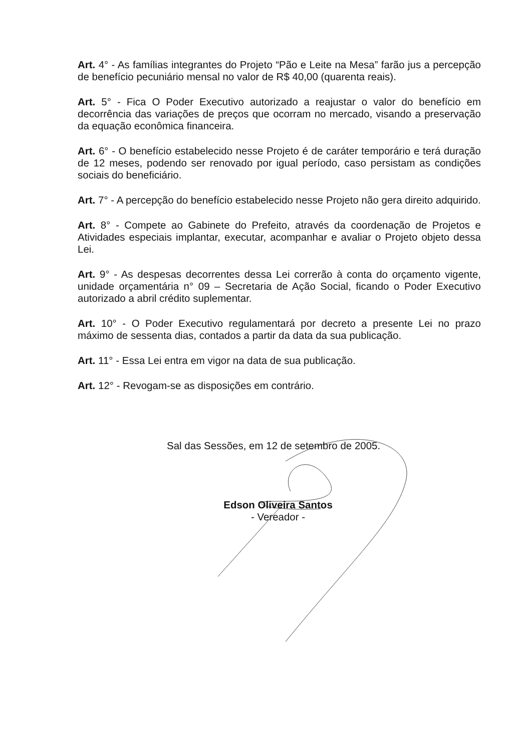Art. 4° - As famílias integrantes do Projeto “Pão e Leite na Mesa” farão jus a percepção de benefício pecuniário mensal no valor de R$ 40,00 (quarenta reais).
Art. 5° - Fica O Poder Executivo autorizado a reajustar o valor do benefício em decorrência das variações de preços que ocorram no mercado, visando a preservação da equação econômica financeira.
Art. 6° - O benefício estabelecido nesse Projeto é de caráter temporário e terá duração de 12 meses, podendo ser renovado por igual período, caso persistam as condições sociais do beneficiário.
Art. 7° - A percepção do benefício estabelecido nesse Projeto não gera direito adquirido.
Art. 8° - Compete ao Gabinete do Prefeito, através da coordenação de Projetos e Atividades especiais implantar, executar, acompanhar e avaliar o Projeto objeto dessa Lei.
Art. 9° - As despesas decorrentes dessa Lei correrão à conta do orçamento vigente, unidade orçamentária n° 09 – Secretaria de Ação Social, ficando o Poder Executivo autorizado a abril crédito suplementar.
Art. 10° - O Poder Executivo regulamentará por decreto a presente Lei no prazo máximo de sessenta dias, contados a partir da data da sua publicação.
Art. 11° - Essa Lei entra em vigor na data de sua publicação.
Art. 12° - Revogam-se as disposições em contrário.
Sal das Sessões, em 12 de setembro de 2005.
Edson Oliveira Santos
- Vereador -